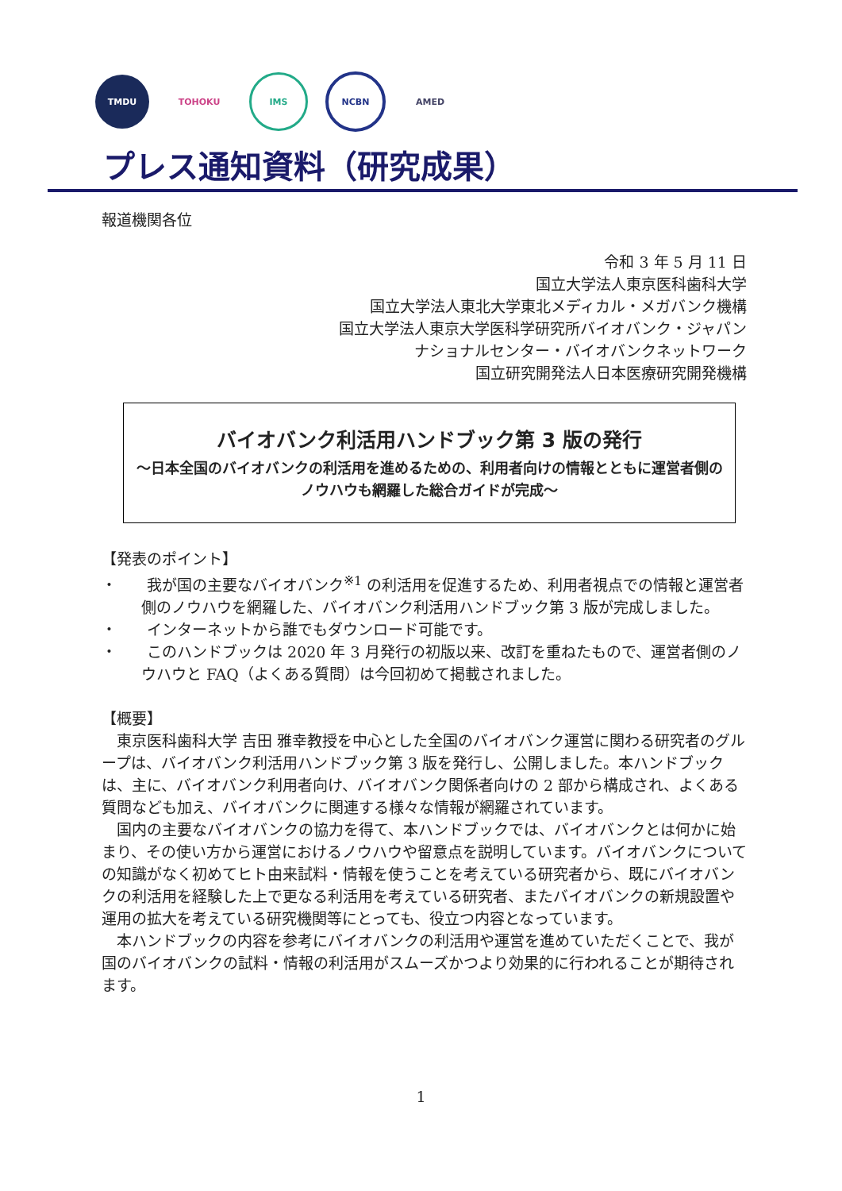TMDU TOHOKU IMS NCBN AMED
プレス通知資料（研究成果）
報道機関各位
令和 3 年 5 月 11 日
国立大学法人東京医科歯科大学
国立大学法人東北大学東北メディカル・メガバンク機構
国立大学法人東京大学医科学研究所バイオバンク・ジャパン
ナショナルセンター・バイオバンクネットワーク
国立研究開発法人日本医療研究開発機構
バイオバンク利活用ハンドブック第 3 版の発行
～日本全国のバイオバンクの利活用を進めるための、利用者向けの情報とともに運営者側のノウハウも網羅した総合ガイドが完成～
【発表のポイント】
・　　我が国の主要なバイオバンク<sup>※1</sup> の利活用を促進するため、利用者視点での情報と運営者側のノウハウを網羅した、バイオバンク利活用ハンドブック第 3 版が完成しました。
・　　インターネットから誰でもダウンロード可能です。
・　　このハンドブックは 2020 年 3 月発行の初版以来、改訂を重ねたもので、運営者側のノウハウと FAQ（よくある質問）は今回初めて掲載されました。
【概要】
東京医科歯科大学 吉田 雅幸教授を中心とした全国のバイオバンク運営に関わる研究者のグループは、バイオバンク利活用ハンドブック第 3 版を発行し、公開しました。本ハンドブックは、主に、バイオバンク利用者向け、バイオバンク関係者向けの 2 部から構成され、よくある質問なども加え、バイオバンクに関連する様々な情報が網羅されています。
国内の主要なバイオバンクの協力を得て、本ハンドブックでは、バイオバンクとは何かに始まり、その使い方から運営におけるノウハウや留意点を説明しています。バイオバンクについての知識がなく初めてヒト由来試料・情報を使うことを考えている研究者から、既にバイオバンクの利活用を経験した上で更なる利活用を考えている研究者、またバイオバンクの新規設置や運用の拡大を考えている研究機関等にとっても、役立つ内容となっています。
本ハンドブックの内容を参考にバイオバンクの利活用や運営を進めていただくことで、我が国のバイオバンクの試料・情報の利活用がスムーズかつより効果的に行われることが期待されます。
1